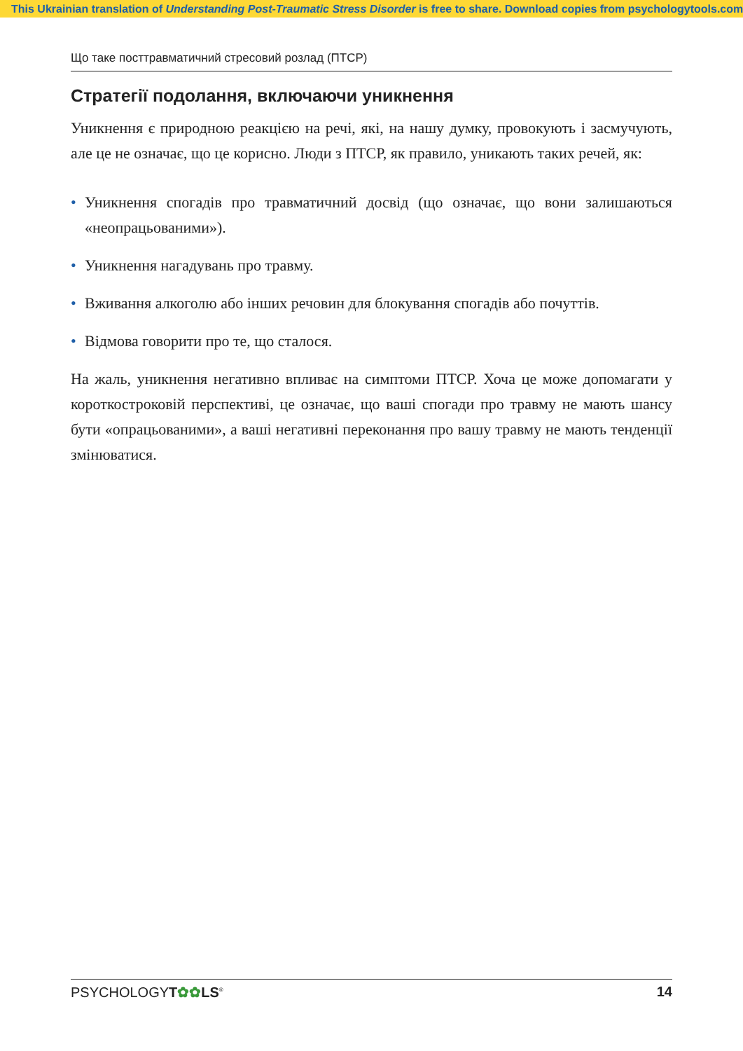This Ukrainian translation of Understanding Post-Traumatic Stress Disorder is free to share. Download copies from psychologytools.com
Що таке посттравматичний стресовий розлад (ПТСР)
Стратегії подолання, включаючи уникнення
Уникнення є природною реакцією на речі, які, на нашу думку, провокують і засмучують, але це не означає, що це корисно. Люди з ПТСР, як правило, уникають таких речей, як:
• Уникнення спогадів про травматичний досвід (що означає, що вони залишаються «неопрацьованими»).
• Уникнення нагадувань про травму.
• Вживання алкоголю або інших речовин для блокування спогадів або почуттів.
• Відмова говорити про те, що сталося.
На жаль, уникнення негативно впливає на симптоми ПТСР. Хоча це може допомагати у короткостроковій перспективі, це означає, що ваші спогади про травму не мають шансу бути «опрацьованими», а ваші негативні переконання про вашу травму не мають тенденції змінюватися.
PSYCHOLOGYT✿✿LS<sup>®</sup> 14